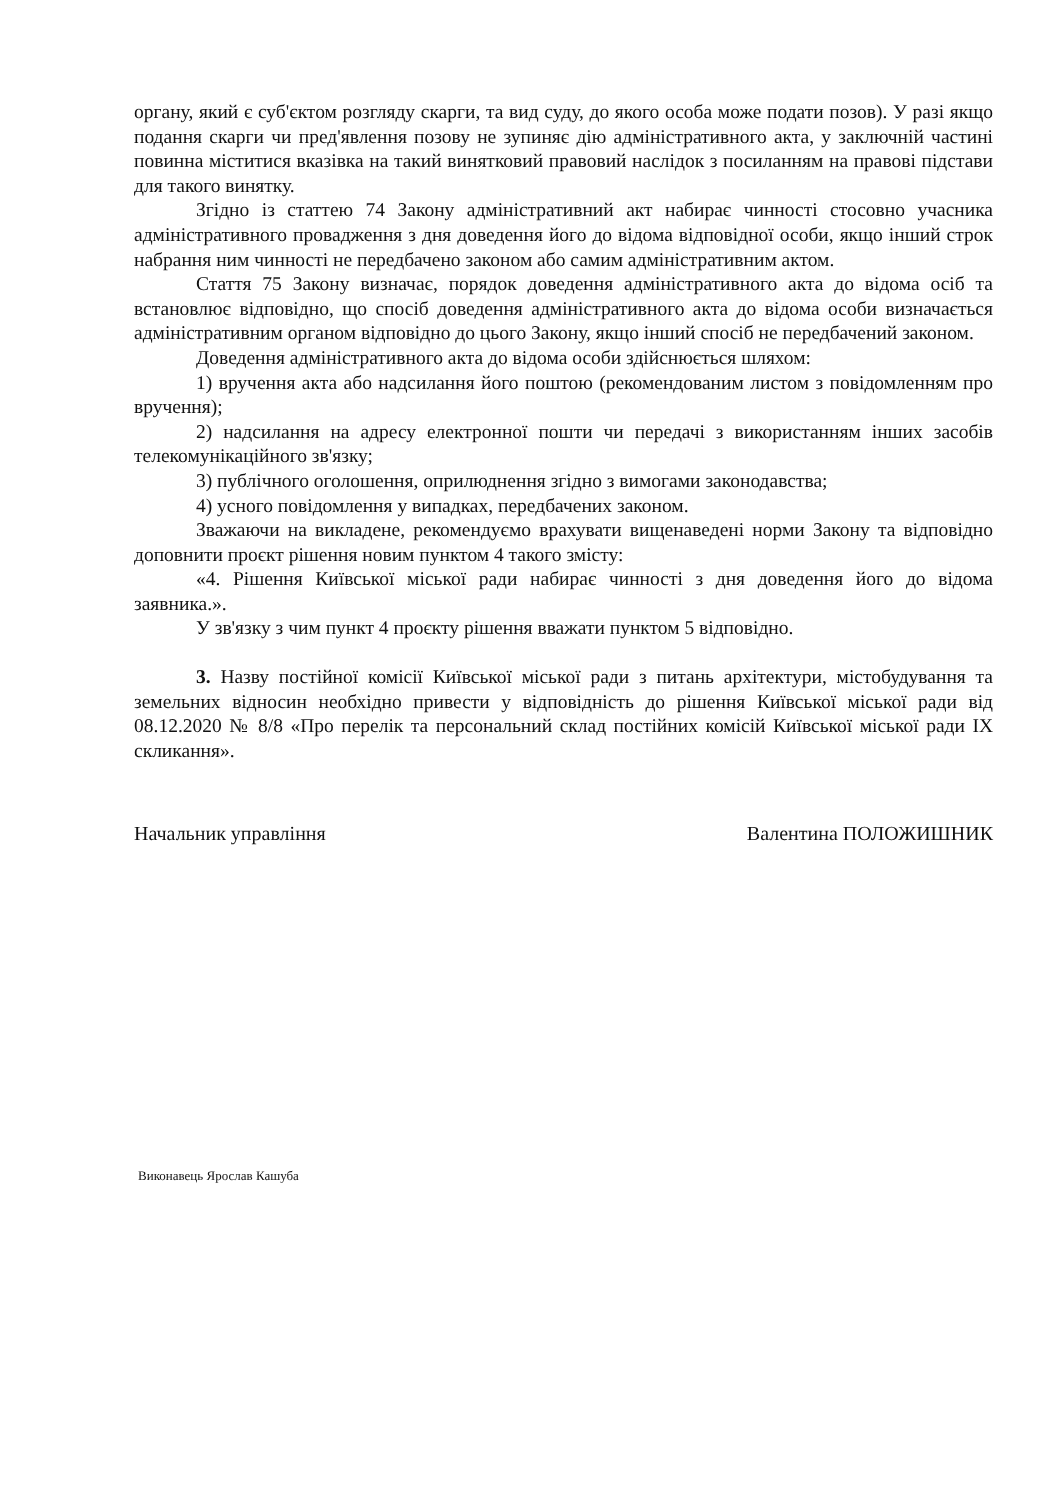органу, який є суб'єктом розгляду скарги, та вид суду, до якого особа може подати позов). У разі якщо подання скарги чи пред'явлення позову не зупиняє дію адміністративного акта, у заключній частині повинна міститися вказівка на такий винятковий правовий наслідок з посиланням на правові підстави для такого винятку.
Згідно із статтею 74 Закону адміністративний акт набирає чинності стосовно учасника адміністративного провадження з дня доведення його до відома відповідної особи, якщо інший строк набрання ним чинності не передбачено законом або самим адміністративним актом.
Стаття 75 Закону визначає, порядок доведення адміністративного акта до відома осіб та встановлює відповідно, що спосіб доведення адміністративного акта до відома особи визначається адміністративним органом відповідно до цього Закону, якщо інший спосіб не передбачений законом.
Доведення адміністративного акта до відома особи здійснюється шляхом:
1) вручення акта або надсилання його поштою (рекомендованим листом з повідомленням про вручення);
2) надсилання на адресу електронної пошти чи передачі з використанням інших засобів телекомунікаційного зв'язку;
3) публічного оголошення, оприлюднення згідно з вимогами законодавства;
4) усного повідомлення у випадках, передбачених законом.
Зважаючи на викладене, рекомендуємо врахувати вищенаведені норми Закону та відповідно доповнити проєкт рішення новим пунктом 4 такого змісту:
«4. Рішення Київської міської ради набирає чинності з дня доведення його до відома заявника.».
У зв'язку з чим пункт 4 проєкту рішення вважати пунктом 5 відповідно.
3. Назву постійної комісії Київської міської ради з питань архітектури, містобудування та земельних відносин необхідно привести у відповідність до рішення Київської міської ради від 08.12.2020 № 8/8 «Про перелік та персональний склад постійних комісій Київської міської ради IX скликання».
Начальник управління Валентина ПОЛОЖИШНИК
Виконавець Ярослав Кашуба